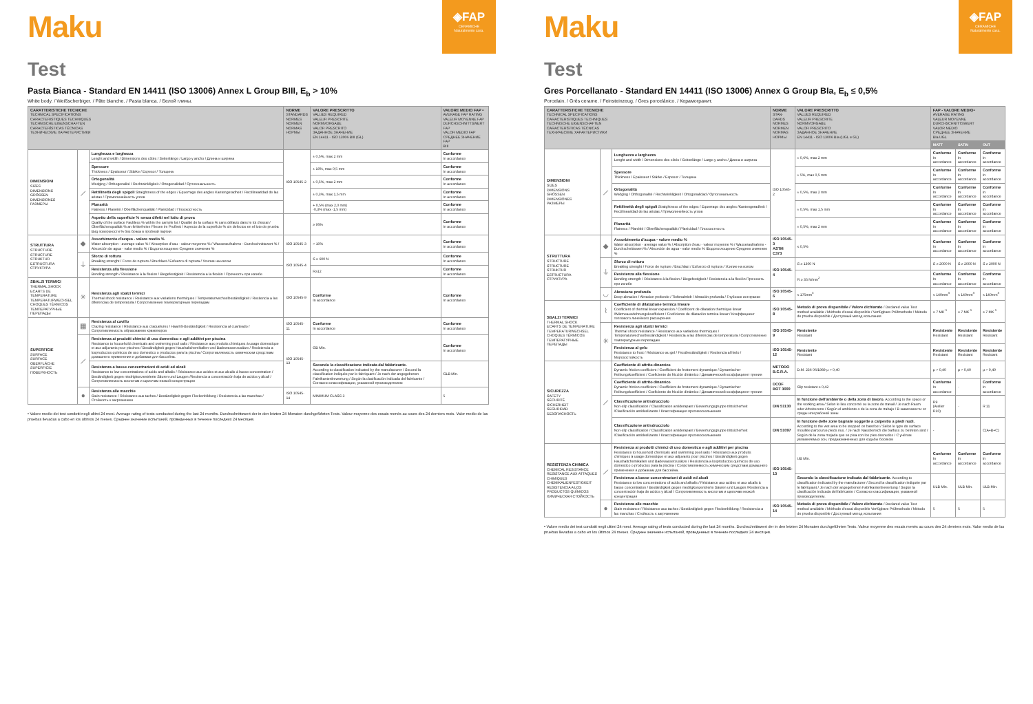Maku
◈FAP
CERAMICHE
Naturalmente casa.
Test
Pasta Bianca - Standard EN 14411 (ISO 13006) Annex L Group BIII, E<sub>b</sub> > 10%
White body. / Weißscherbiger. / Pâte blanche. / Pasta blanca. / Белой глины.
| CARATTERISTICHE TECNICHE TECHNICAL SPECIFICATIONS CARACTERISTIQUES TECHNIQUES TECHNISCHE EIGENSCHAFTEN CARACTERÍSTICAS TÉCNICAS ТЕХНИЧЕСКИЕ ХАРАКТЕРИСТИКИ | | | NORME STANDARDS NORMES NORMEN NORMAS НОРМЫ | VALORE PRESCRITTO VALUES REQUIRED VALEUR PRESCRITE NORMVORGABE VALOR PRESCRITO ЗАДАННОЕ ЗНАЧЕНИЕ EN 14411 - ISO 13006 BIII (GL) | VALORE MEDIO FAP • AVERAGE FAP RATING VALEUR MOYENNE FAP DURCHSCHNITTSWERT FAP VALOR MEDIO FAP СРЕДНЕЕ ЗНАЧЕНИЕ FAP BIII |
| --- | --- | --- | --- | --- | --- |
| DIMENSIONI SIZES DIMENSIONS GRÖSSEN DIMENSIONES РАЗМЕРЫ | ⟋ | Lunghezza e larghezza Lenght and width / Dimensions des côtés / Seitenlänge / Largo y ancho / Длина и ширина | ISO 10545-2 | ± 0,5%, max 2 mm | Conforme In accordance |
| | | Spessore Thickness / Epaisseur / Stärke / Espesor / Толщина | | ± 10%, max 0,5 mm | Conforme In accordance |
| | | Ortogonalità Wedging / Orthogonalité / Rechtwinkligkeit / Ortogonalidad / Ортогональность | | ± 0,5%, max 2 mm | Conforme In accordance |
| | | Rettilineità degli spigoli Straightness of the edges / Equerrage des angles Kantengeradheit / Rectilinearidad de las aristas / Прямолинейность углов | | ± 0,3%, max 1,5 mm | Conforme In accordance |
| | | Planarità Flatness / Planéité / Oberflächenqualität / Planicidad / Плоскостность | | + 0,5% (max 2,0 mm) -0,3% (max -1,5 mm) | Conforme In accordance |
| | | Aspetto della superficie % senza difetti nel lotto di prova Quality of the surface Faultless % within the sample lot / Qualité de la surface % sans défauts dans le lot d'essai / Oberflächenqualität % an fehlerfreien Fliesen im Prufbett / Aspecto de la superficie % sin defectos en el lote de prueba Вид поверхности % без брака в пробной партии | | ≥ 95% | Conforme In accordance |
| STRUTTURA STRUCTURE STRUCTURE STRUKTUR ESTRUCTURA СТРУКТУРА | ◆ | Assorbimento d'acqua - valore medio % Water absorption - average value % / Absorption d'eau - valeur moyenne % / Wasseraufnahme - Durchschnittswert % / Absorción de agua - valor medio % / Водопоглощение Среднее значение % | ISO 10545-3 | > 10% | Conforme In accordance |
| | ⏚ | Sforzo di rottura Breaking strenght / Force de rupture / Bruchlast / Esfuerzo di ruptura / Усилие на излом | ISO 10545-4 | S ≥ 600 N | Conforme In accordance |
| | | Resistenza alla flessione Bending strength / Résistance à la flexion / Biegefestigkeit / Resistencia a la flexión / Прочность при изгибе | | R≥12 | Conforme In accordance |
| SBALZI TERMICI THERMAL SHOCK ECARTS DE TEMPERATURE TEMPERATURWECHSEL CHOQUES TÉRMICOS ТЕМПЕРАТУРНЫЕ ПЕРЕПАДЫ | ✳ | Resistenza agli sbalzi termici Thermal shock resistance / Resistance aux variations thermiques / Temperaturwechselbeständigkeit / Resitencia a las diferencias de temperatura / Сопротивление температурным перепадам | ISO 10545-9 | Conforme In accordance | Conforme In accordance |
| SUPERFICIE SURFACE SURFACE OBERFLÄCHE SUPERFICIE ПОВЕРХНОСТЬ | ▦ | Resistenza al cavillo Crazing resistance / Résistance aux craquelures / Haarriß-Beständigkeit / Resistencia al cuarteado / Сопротивляемость образованию кракелюров | ISO 10545-11 | Conforme In accordance | Conforme In accordance |
| | ⟋ | Resistenza ai prodotti chimici di uso domestico e agli additivi per piscina Resistance to household chemicals and swimming pool salts / Résistance aux produits chimiques à usage domestique et aux adjuvants pour piscines / Beständigkeit gegen Haushaltchemikalien und Badewasserzusätze / Resistencia a losproductos químicos de uso domestico o productos para la piscina / Сопротивляемость химическим средствам домашнего применения и добавкам для бассейна. | ISO 10545-13 | GB Min. | Conforme In accordance |
| | | Resistenza a basse concentrazioni di acidi ed alcali Resistance to low concentrations of acids and alkalis / Résistance aux acides et aux alcalis à basse concentration / Beständigkeit gegen niedrigkonzentrierte Säuren und Laugen /Resitencia a concentración baja de acidos y álcali / Сопротивляемость кислотам и щелочам низкой концентрации | | Secondo la classificazione indicata dal fabbricante. According to classification indicated by the manufacturer / Second la classification indiquée par le fabriquant / Je nach der angegebenen Fabrikantenbewertung / Según la clasificación indicada del fabricante / Согласно классификации, указанной производителем | GLB Min. |
| | ● | Resistenza alle macchie Stain resistance / Résistance aux taches / Beständigkeit gegen Fleckenbildung / Resistencia a las manchas / Стойкость к загрязнению | ISO 10545-14 | MINIMUM CLASS 3 | 5 |
• Valore medio dei test condotti negli ultimi 24 mesi. Average rating of tests conducted during the last 24 months. Durchschnittswert der in den letzten 24 Monaten durchgeführten Tests. Valeur moyenne des essais menés au cours des 24 derniers mois. Valor medio de las pruebas llevadas a cabo en los últimos 24 meses. Среднее значение испытаний, проведенных в течение последних 24 месяцев.
Maku
◈FAP
CERAMICHE
Naturalmente casa.
Test
Gres Porcellanato - Standard EN 14411 (ISO 13006) Annex G Group BIa, E<sub>b</sub> ≤ 0,5%
Porcelain. / Grès cerame. / Feinsteinzeug. / Gres porcelánico. / Керамогранит.
| CARATTERISTICHE TECNICHE TECHNICAL SPECIFICATIONS CARACTERISTIQUES TECHNIQUES TECHNISCHE EIGENSCHAFTEN CARACTERÍSTICAS TÉCNICAS ТЕХНИЧЕСКИЕ ХАРАКТЕРИСТИКИ | | | NORME STAN- DARDS NORMES NORMEN NORMAS НОРМЫ | VALORE PRESCRITTO VALUES REQUIRED VALEUR PRESCRITE NORMVORGABE VALOR PRESCRITO ЗАДАННОЕ ЗНАЧЕНИЕ EN 14411 - ISO 13006 BIa (UGL e GL) | FAP - VALORE MEDIO• AVERAGE RATING VALEUR MOYENNE DURCHSCHNITTSWERT VALOR MEDIO СРЕДНЕЕ ЗНАЧЕНИЕ BIa UGL | | |
| --- | --- | --- | --- | --- | --- | --- | --- |
| | | | | | MATT | SATIN | OUT |
| DIMENSIONI SIZES DIMENSIONS GRÖSSEN DIMENSIONES РАЗМЕРЫ | ⟋ | Lunghezza e larghezza Lenght and width / Dimensions des côtés / Seitenlänge / Largo y ancho / Длина и ширина | ISO 10545-2 | ± 0,6%, max 2 mm | Conforme In accordance | Conforme In accordance | Conforme In accordance |
| | | Spessore Thickness / Epaisseur / Stärke / Espesor / Толщина | | ± 5%, max 0,5 mm | Conforme In accordance | Conforme In accordance | Conforme In accordance |
| | | Ortogonalità Wedging / Orthogonalité / Rechtwinkligkeit / Ortogonalidad / Ортогональность | | ± 0,5%, max 2 mm | Conforme In accordance | Conforme In accordance | Conforme In accordance |
| | | Rettilineità degli spigoli Straightness of the edges / Equerrage des angles /Kantengeradheit / Rectilinearidad de las aristas / Прямолинейность углов | | ± 0,5%, max 1,5 mm | Conforme In accordance | Conforme In accordance | Conforme In accordance |
| | | Planarità Flatness / Planéité / Oberflächenqualität / Planicidad / Плоскостность | | ± 0,5%, max 2 mm | Conforme In accordance | Conforme In accordance | Conforme In accordance |
| STRUTTURA STRUCTURE STRUCTURE STRUKTUR ESTRUCTURA СТРУКТУРА | ◆ | Assorbimento d'acqua - valore medio % Water absorption - average value % / Absorption d'eau - valeur moyenne % / Wasseraufnahme - Durchschnittswert % / Absorción de agua - valor medio % /Водопоглощение Среднее значение % | ISO 10545-3 ASTM C373 | ≤ 0,5% | Conforme In accordance | Conforme In accordance | Conforme In accordance |
| | ⏚ | Sforzo di rottura Breaking strenght / Force de rupture / Bruchlast / Esfuerzo di ruptura / Усилие на излом | ISO 10545-4 | S ≥ 1300 N | S ≥ 2000 N | S ≥ 2000 N | S ≥ 2000 N |
| | | Resistenza alla flessione Bending strength / Résistance à la flexion / Biegefestigkeit / Resistencia a la flexión Прочность при изгибе | | R ≥ 35 N/mm<sup>2</sup> | Conforme In accordance | Conforme In accordance | Conforme In accordance |
| | ◡ | Abrasione profonda Deep abrasion / Abrasion profonde / Tiefenabrieb / Abrasión profunda / Глубокое истирание | ISO 10545-6 | ≤ 175mm<sup>3</sup> | ≤ 140mm<sup>3</sup> | ≤ 140mm<sup>3</sup> | ≤ 140mm<sup>3</sup> |
| SBALZI TERMICI THERMAL SHOCK ECARTS DE TEMPERATURE TEMPERATURWECHSEL CHOQUES TÉRMICOS ТЕМПЕРАТУРНЫЕ ПЕРЕПАДЫ | ⌇ | Coefficiente di dilatazione termica lineare Coefficient of thermal linear expansion / Coefficient de dilatation thermique linear /Wärmeausdehnungskoeffizient / Coeficiente de dilatación termica linear / Коэффициент теплового линейного расширения | ISO 10545-8 | Metodo di prova disponibile / Valore dichiarato / Declared value Test method available / Méthode d'essai disponible / Verfügbare Prüfmethode / Método de prueba disponible / Доступный метод испытания | ≤ 7 MK<sup>-1</sup> | ≤ 7 MK<sup>-1</sup> | ≤ 7 MK<sup>-1</sup> |
| | ✳ | Resistenza agli sbalzi termici Thermal shock resistance / Resistance aux variations thermiques / Temperaturwechselbeständigkeit / Resitencia a las diferencias de temperatura / Сопротивление температурным перепадам | ISO 10545-9 | Resistente Resistant | Resistente Resistant | Resistente Resistant | Resistente Resistant |
| | | Resistenza al gelo Resistance to frost / Résistance au gel / Frostbeständigkeit / Resitencia al hielo / Морозостойкость | ISO 10545-12 | Resistente Resistant | Resistente Resistant | Resistente Resistant | Resistente Resistant |
| SICUREZZA SAFETY SÉCURITÉ SICHERHEIT SEGURIDAD БЕЗОПАСНОСТЬ | ⟋ | Coefficiente di attrito dinamico Dynamic friction coefficient / Coefficient de frottement dynamique / Dynamischer Reibungskoeffizient / Coeficiente de fricción dinámico / Динамический коэффициент трения | METODO B.C.R.A. | D.M. 236 06/1989 μ > 0,40 | μ > 0,40 | μ > 0,40 | μ > 0,40 |
| | | Coefficiente di attrito dinamico Dynamic friction coefficient / Coefficient de frottement dynamique / Dynamischer Reibungskoeffizient / Coeficiente de fricción dinámico / Динамический коэффициент трения | DCOF BOT 3000 | Slip resistant ≥ 0,42 | Conforme In accordance | - | Conforme In accordance |
| | | Classificazione antisdrucciolo Non-slip classification / Classification antiderapant / Bewertungsgruppe trittsicherheit /Clasificación antideslizante / Классификация противоскольжения | DIN 51130 | In funzione dell'ambiente o della zona di lavoro. According to the space or the working area / Selon le lieu concerné ou la zone de travail / Je nach Raum oder Arbeitszone / Según el ambiente o de la zona de trabajo / В зависимости от среды или рабочей зоны | R9 (Atelier R10) | - | R 11 |
| | | Classificazione antisdrucciolo Non-slip classification / Classification antiderapant / Bewertungsgruppe trittsicherheit /Clasificación antideslizante / Классификация противоскольжения | DIN 51097 | In funzione delle zone bagnate soggette a calpestio a piedi nudi. According to the wet area to be stepped on barefoot / Selon le type de surface mouillée parcourue pieds nus. / Je nach Nassbereich die barfuss zu betreten sind / Según de la zona mojada que se pisa con los pies desnudos / С учётом увлажняемых зон, предназначенных для ходьбы босиком | - | - | C(A+B+C) |
| RESISTENZA CHIMICA CHEMICAL RESISTANCE RESISTANCE AUX ATTAQUES CHIMIQUES CHEMIKALIENFESTIGKEIT RESISTENCIA A LOS PRODUCTOS QUÍMICOS ХИМИЧЕСКАЯ СТОЙКОСТЬ | ⟋ | Resistenza ai prodotti chimici di uso domestico e agli additivi per piscina Resistance to household chemicals and swimming pool salts / Résistance aux produits chimiques à usage domestique et aux adjuvants pour piscines / Beständigkeit gegen Haushaltchemikalien und Badewasserzusätze / Resistencia a losproductos químicos de uso domestico o productos para la piscina / Сопротивляемость химическим средствам домашнего применения и добавкам для бассейна. | ISO 10545-13 | UB Min. | Conforme In accordance | Conforme In accordance | Conforme In accordance |
| | | Resistenza a basse concentrazioni di acidi ed alcali Resistance to low concentrations of acids and alkalis / Résistance aux acides et aux alcalis à basse concentration / Beständigkeit gegen niedrigkonzentrierte Säuren und Laugen /Resitencia a concentración baja de acidos y álcali / Сопротивляемость кислотам и щелочам низкой концентрации | | Secondo la classificazione indicata dal fabbricante. According to classification indicated by the manufacturer / Second la classification indiquée par le fabriquant / Je nach der angegebenen Fabrikantenbewertung / Según la clasificación indicada del fabricante / Согласно классификации, указанной производителем. | ULB Min. | ULB Min. | ULB Min. |
| | ● | Resistenza alle macchie Stain resistance / Résistance aux taches / Beständigkeit gegen Fleckenbildung / Resistencia a las manchas / Стойкость к загрязнению | ISO 10545-14 | Metodo di prova disponibile / Valore dichiarato / Declared value Test method available / Méthode d'essai disponible Verfügbare Prüfmethode / Método de prueba disponible / Доступный метод испытания | 5 | 5 | 5 |
• Valore medio dei test condotti negli ultimi 24 mesi. Average rating of tests conducted during the last 24 months. Durchschnittswert der in den letzten 24 Monaten durchgeführten Tests. Valeur moyenne des essais menés au cours des 24 derniers mois. Valor medio de las pruebas llevadas a cabo en los últimos 24 meses. Среднее значение испытаний, проведенных в течение последних 24 месяцев.